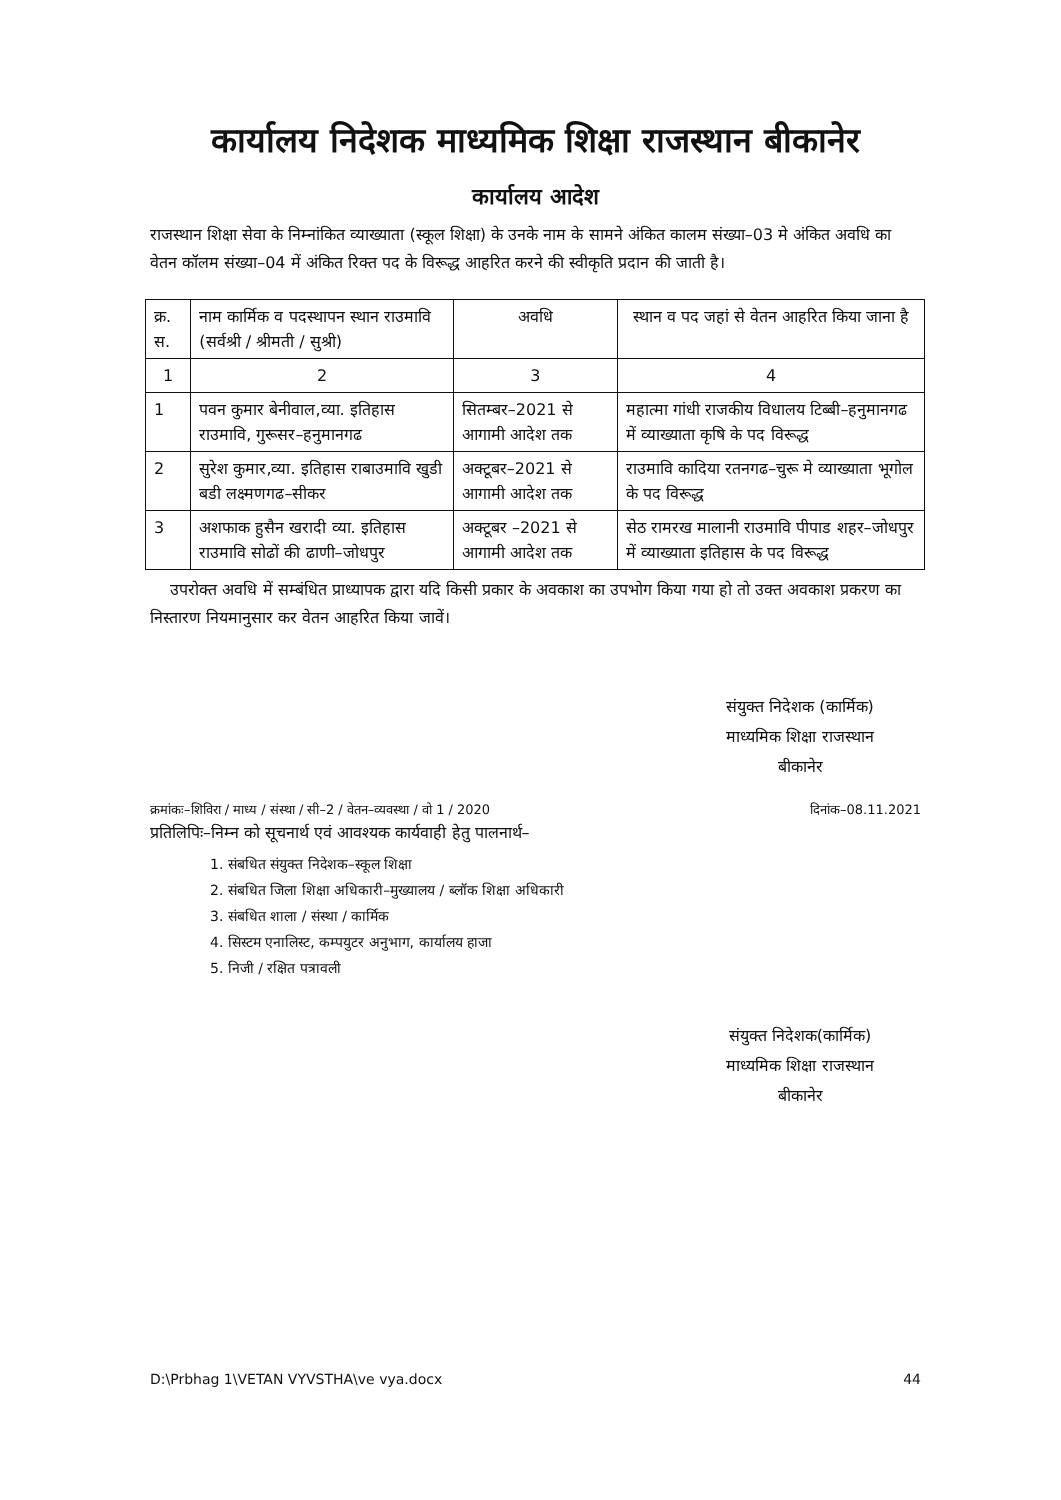कार्यालय निदेशक माध्यमिक शिक्षा राजस्थान बीकानेर
कार्यालय आदेश
राजस्थान शिक्षा सेवा के निम्नांकित व्याख्याता (स्कूल शिक्षा) के उनके नाम के सामने अंकित कालम संख्या–03 मे अंकित अवधि का वेतन कॉलम संख्या–04 में अंकित रिक्त पद के विरूद्ध आहरित करने की स्वीकृति प्रदान की जाती है।
| क्र. स. | नाम कार्मिक व पदस्थापन स्थान राउमावि (सर्वश्री / श्रीमती / सुश्री) | अवधि | स्थान व पद जहां से वेतन आहरित किया जाना है |
| --- | --- | --- | --- |
| 1 | 2 | 3 | 4 |
| 1 | पवन कुमार बेनीवाल,व्या. इतिहास राउमावि, गुरूसर–हनुमानगढ | सितम्बर–2021 से आगामी आदेश तक | महात्मा गांधी राजकीय विधालय टिब्बी–हनुमानगढ में व्याख्याता कृषि के पद विरूद्ध |
| 2 | सुरेश कुमार,व्या. इतिहास राबाउमावि खुडी बडी लक्ष्मणगढ–सीकर | अक्टूबर–2021 से आगामी आदेश तक | राउमावि कादिया रतनगढ–चुरू मे व्याख्याता भूगोल के पद विरूद्ध |
| 3 | अशफाक हुसैन खरादी व्या. इतिहास राउमावि सोढों की ढाणी–जोधपुर | अक्टूबर –2021 से आगामी आदेश तक | सेठ रामरख मालानी राउमावि पीपाड शहर–जोधपुर में व्याख्याता इतिहास के पद विरूद्ध |
उपरोक्त अवधि में सम्बंधित प्राध्यापक द्वारा यदि किसी प्रकार के अवकाश का उपभोग किया गया हो तो उक्त अवकाश प्रकरण का निस्तारण नियमानुसार कर वेतन आहरित किया जावें।
संयुक्त निदेशक (कार्मिक)
माध्यमिक शिक्षा राजस्थान
बीकानेर
क्रमांकः–शिविरा / माध्य / संस्था / सी–2 / वेतन–व्यवस्था / वो 1 / 2020 दिनांक–08.11.2021
प्रतिलिपिः–निम्न को सूचनार्थ एवं आवश्यक कार्यवाही हेतु पालनार्थ–
1. संबधित संयुक्त निदेशक–स्कूल शिक्षा
2. संबधित जिला शिक्षा अधिकारी–मुख्यालय / ब्लॉक शिक्षा अधिकारी
3. संबधित शाला / संस्था / कार्मिक
4. सिस्टम एनालिस्ट, कम्पयुटर अनुभाग, कार्यालय हाजा
5. निजी / रक्षित पत्रावली
संयुक्त निदेशक(कार्मिक)
माध्यमिक शिक्षा राजस्थान
बीकानेर
D:\Prbhag 1\VETAN VYVSTHA\ve vya.docx 44